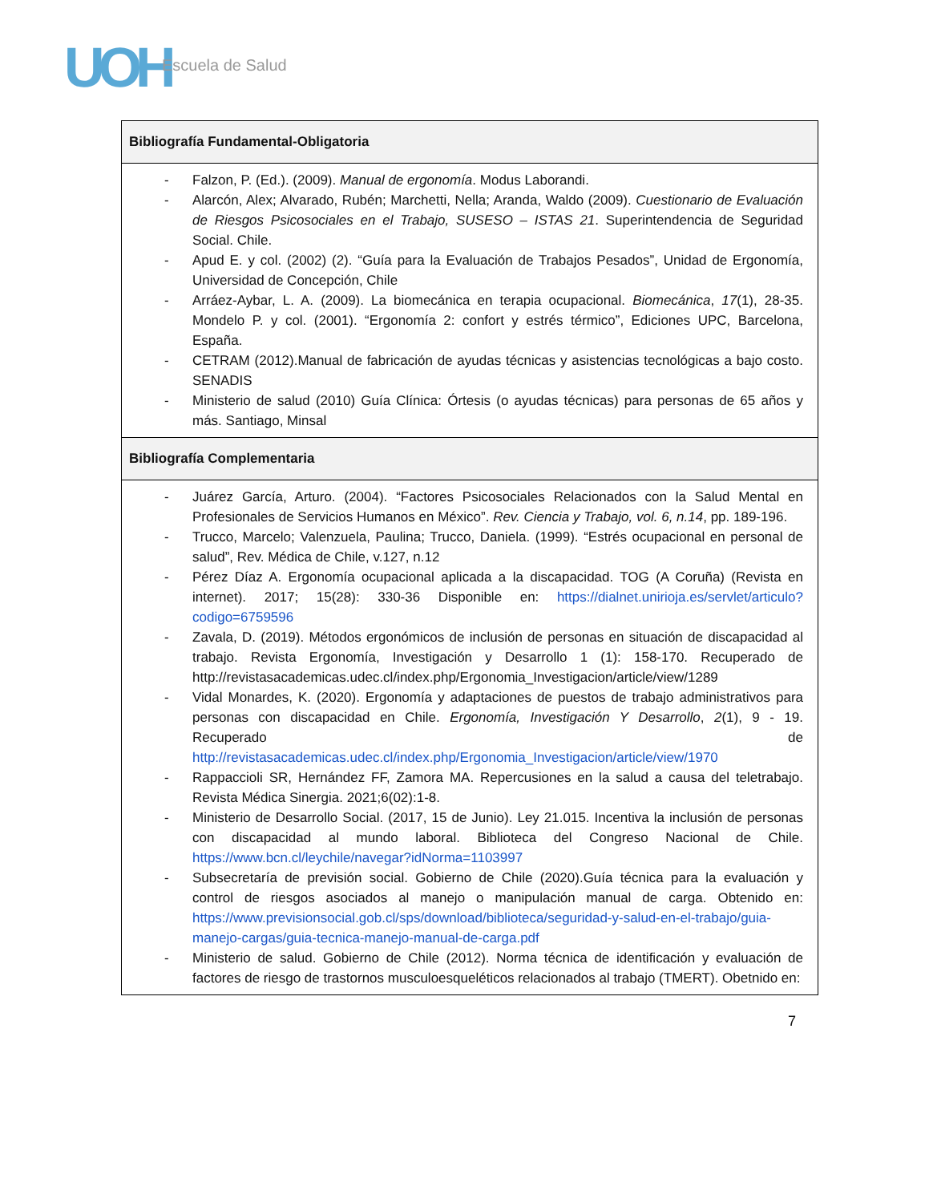UOH Escuela de Salud
| Bibliografía Fundamental-Obligatoria |
| --- |
| - Falzon, P. (Ed.). (2009). Manual de ergonomía . Modus Laborandi. - Alarcón, Alex; Alvarado, Rubén; Marchetti, Nella; Aranda, Waldo (2009). Cuestionario de Evaluación de Riesgos Psicosociales en el Trabajo, SUSESO – ISTAS 21 . Superintendencia de Seguridad Social. Chile. - Apud E. y col. (2002) (2). “Guía para la Evaluación de Trabajos Pesados”, Unidad de Ergonomía, Universidad de Concepción, Chile - Arráez-Aybar, L. A. (2009). La biomecánica en terapia ocupacional. Biomecánica , 17 (1), 28-35. Mondelo P. y col. (2001). “Ergonomía 2: confort y estrés térmico”, Ediciones UPC, Barcelona, España. - CETRAM (2012).Manual de fabricación de ayudas técnicas y asistencias tecnológicas a bajo costo. SENADIS - Ministerio de salud (2010) Guía Clínica: Órtesis (o ayudas técnicas) para personas de 65 años y más. Santiago, Minsal |
| Bibliografía Complementaria |
| - Juárez García, Arturo. (2004). “Factores Psicosociales Relacionados con la Salud Mental en Profesionales de Servicios Humanos en México”. Rev. Ciencia y Trabajo, vol. 6, n.14 , pp. 189-196. - Trucco, Marcelo; Valenzuela, Paulina; Trucco, Daniela. (1999). “Estrés ocupacional en personal de salud”, Rev. Médica de Chile, v.127, n.12 - Pérez Díaz A. Ergonomía ocupacional aplicada a la discapacidad. TOG (A Coruña) (Revista en internet). 2017; 15(28): 330-36 Disponible en: https://dialnet.unirioja.es/servlet/articulo?codigo=6759596 - Zavala, D. (2019). Métodos ergonómicos de inclusión de personas en situación de discapacidad al trabajo. Revista Ergonomía, Investigación y Desarrollo 1 (1): 158-170. Recuperado de http://revistasacademicas.udec.cl/index.php/Ergonomia_Investigacion/article/view/1289 - Vidal Monardes, K. (2020). Ergonomía y adaptaciones de puestos de trabajo administrativos para personas con discapacidad en Chile. Ergonomía, Investigación Y Desarrollo , 2 (1), 9 - 19. Recuperado de http://revistasacademicas.udec.cl/index.php/Ergonomia_Investigacion/article/view/1970 - Rappaccioli SR, Hernández FF, Zamora MA. Repercusiones en la salud a causa del teletrabajo. Revista Médica Sinergia. 2021;6(02):1-8. - Ministerio de Desarrollo Social. (2017, 15 de Junio). Ley 21.015. Incentiva la inclusión de personas con discapacidad al mundo laboral. Biblioteca del Congreso Nacional de Chile. https://www.bcn.cl/leychile/navegar?idNorma=1103997 - Subsecretaría de previsión social. Gobierno de Chile (2020).Guía técnica para la evaluación y control de riesgos asociados al manejo o manipulación manual de carga. Obtenido en: https://www.previsionsocial.gob.cl/sps/download/biblioteca/seguridad-y-salud-en-el-trabajo/guia-manejo-cargas/guia-tecnica-manejo-manual-de-carga.pdf - Ministerio de salud. Gobierno de Chile (2012). Norma técnica de identificación y evaluación de factores de riesgo de trastornos musculoesqueléticos relacionados al trabajo (TMERT). Obetnido en: |
7